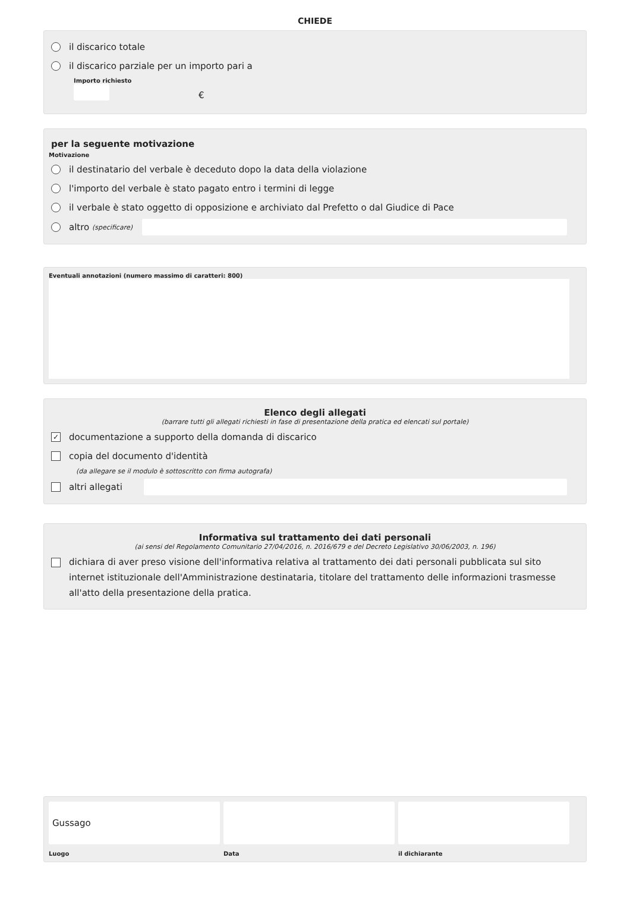CHIEDE
il discarico totale
il discarico parziale per un importo pari a
Importo richiesto
€
per la seguente motivazione
Motivazione
il destinatario del verbale è deceduto dopo la data della violazione
l'importo del verbale è stato pagato entro i termini di legge
il verbale è stato oggetto di opposizione e archiviato dal Prefetto o dal Giudice di Pace
altro (specificare)
Eventuali annotazioni (numero massimo di caratteri: 800)
Elenco degli allegati
(barrare tutti gli allegati richiesti in fase di presentazione della pratica ed elencati sul portale)
✓ documentazione a supporto della domanda di discarico
copia del documento d'identità
(da allegare se il modulo è sottoscritto con firma autografa)
altri allegati
Informativa sul trattamento dei dati personali
(ai sensi del Regolamento Comunitario 27/04/2016, n. 2016/679 e del Decreto Legislativo 30/06/2003, n. 196)
dichiara di aver preso visione dell'informativa relativa al trattamento dei dati personali pubblicata sul sito internet istituzionale dell'Amministrazione destinataria, titolare del trattamento delle informazioni trasmesse all'atto della presentazione della pratica.
Gussago
Luogo
Data il dichiarante